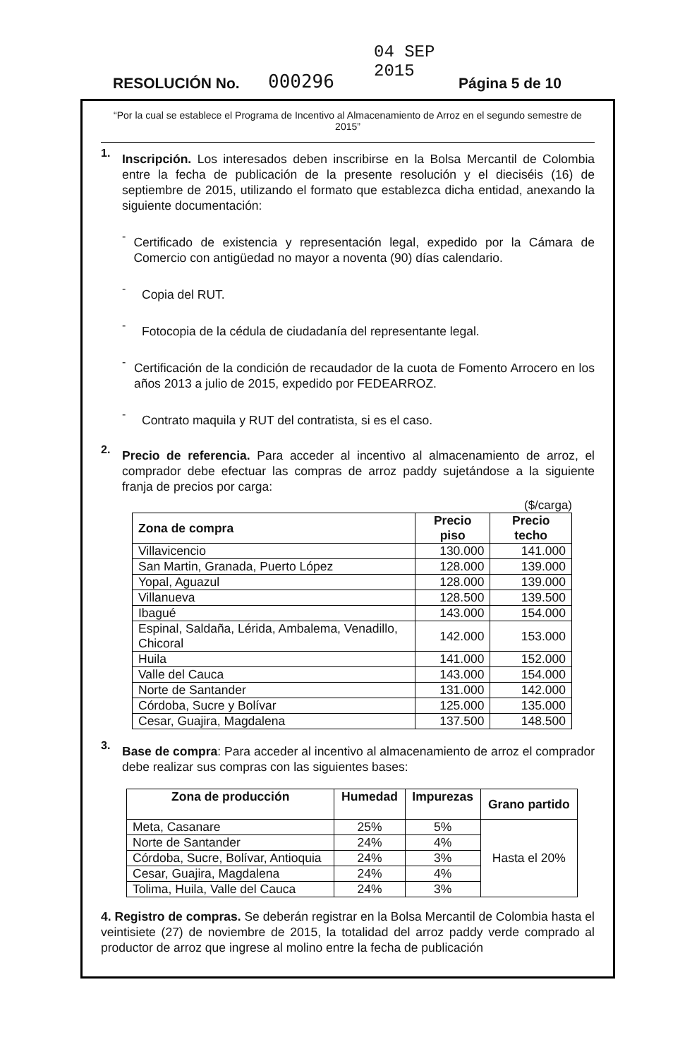RESOLUCIÓN No. 000296 04 SEP 2015 Página 5 de 10
“Por la cual se establece el Programa de Incentivo al Almacenamiento de Arroz en el segundo semestre de 2015”
1.
Inscripción. Los interesados deben inscribirse en la Bolsa Mercantil de Colombia entre la fecha de publicación de la presente resolución y el dieciséis (16) de septiembre de 2015, utilizando el formato que establezca dicha entidad, anexando la siguiente documentación:
-
Certificado de existencia y representación legal, expedido por la Cámara de Comercio con antigüedad no mayor a noventa (90) días calendario.
-
Copia del RUT.
-
Fotocopia de la cédula de ciudadanía del representante legal.
-
Certificación de la condición de recaudador de la cuota de Fomento Arrocero en los años 2013 a julio de 2015, expedido por FEDEARROZ.
-
Contrato maquila y RUT del contratista, si es el caso.
2.
Precio de referencia. Para acceder al incentivo al almacenamiento de arroz, el comprador debe efectuar las compras de arroz paddy sujetándose a la siguiente franja de precios por carga:
($/carga)
| Zona de compra | Precio piso | Precio techo |
| --- | --- | --- |
| Villavicencio | 130.000 | 141.000 |
| San Martin, Granada, Puerto López | 128.000 | 139.000 |
| Yopal, Aguazul | 128.000 | 139.000 |
| Villanueva | 128.500 | 139.500 |
| Ibagué | 143.000 | 154.000 |
| Espinal, Saldaña, Lérida, Ambalema, Venadillo, Chicoral | 142.000 | 153.000 |
| Huila | 141.000 | 152.000 |
| Valle del Cauca | 143.000 | 154.000 |
| Norte de Santander | 131.000 | 142.000 |
| Córdoba, Sucre y Bolívar | 125.000 | 135.000 |
| Cesar, Guajira, Magdalena | 137.500 | 148.500 |
3.
Base de compra: Para acceder al incentivo al almacenamiento de arroz el comprador debe realizar sus compras con las siguientes bases:
| Zona de producción | Humedad | Impurezas | Grano partido |
| --- | --- | --- | --- |
| Meta, Casanare | 25% | 5% | Hasta el 20% |
| Norte de Santander | 24% | 4% | |
| Córdoba, Sucre, Bolívar, Antioquia | 24% | 3% | |
| Cesar, Guajira, Magdalena | 24% | 4% | |
| Tolima, Huila, Valle del Cauca | 24% | 3% | |
4. Registro de compras. Se deberán registrar en la Bolsa Mercantil de Colombia hasta el veintisiete (27) de noviembre de 2015, la totalidad del arroz paddy verde comprado al productor de arroz que ingrese al molino entre la fecha de publicación